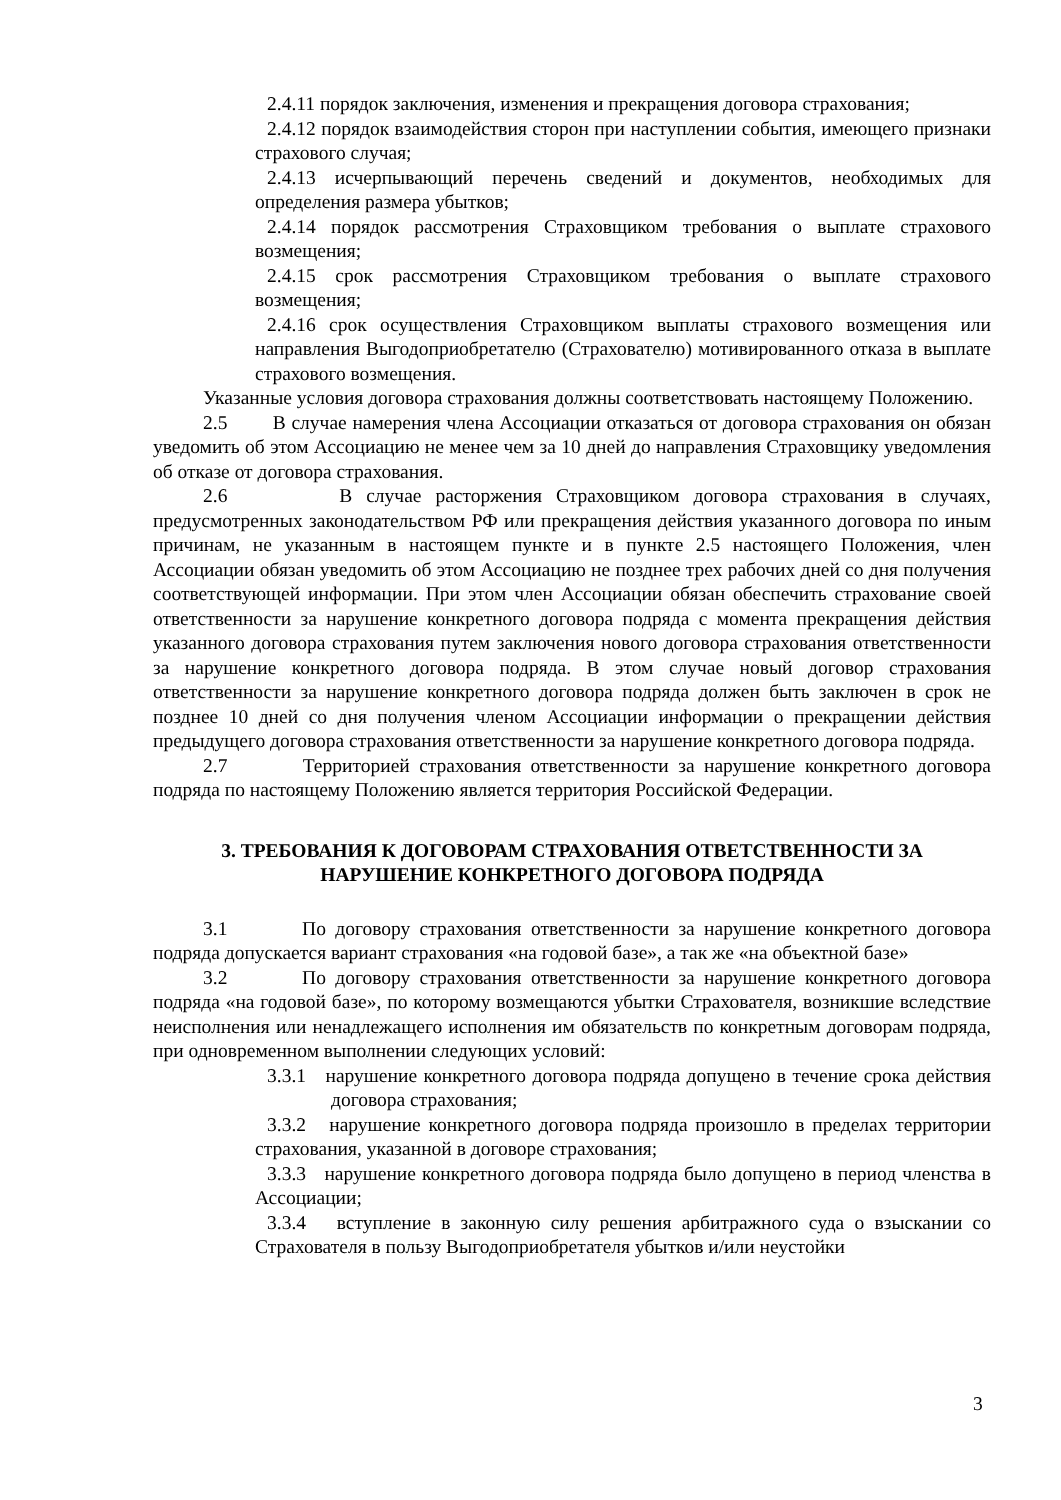2.4.11 порядок заключения, изменения и прекращения договора страхования;
2.4.12 порядок взаимодействия сторон при наступлении события, имеющего признаки страхового случая;
2.4.13 исчерпывающий перечень сведений и документов, необходимых для определения размера убытков;
2.4.14 порядок рассмотрения Страховщиком требования о выплате страхового возмещения;
2.4.15 срок рассмотрения Страховщиком требования о выплате страхового возмещения;
2.4.16 срок осуществления Страховщиком выплаты страхового возмещения или направления Выгодоприобретателю (Страхователю) мотивированного отказа в выплате страхового возмещения.
Указанные условия договора страхования должны соответствовать настоящему Положению.
2.5 В случае намерения члена Ассоциации отказаться от договора страхования он обязан уведомить об этом Ассоциацию не менее чем за 10 дней до направления Страховщику уведомления об отказе от договора страхования.
2.6 В случае расторжения Страховщиком договора страхования в случаях, предусмотренных законодательством РФ или прекращения действия указанного договора по иным причинам, не указанным в настоящем пункте и в пункте 2.5 настоящего Положения, член Ассоциации обязан уведомить об этом Ассоциацию не позднее трех рабочих дней со дня получения соответствующей информации. При этом член Ассоциации обязан обеспечить страхование своей ответственности за нарушение конкретного договора подряда с момента прекращения действия указанного договора страхования путем заключения нового договора страхования ответственности за нарушение конкретного договора подряда. В этом случае новый договор страхования ответственности за нарушение конкретного договора подряда должен быть заключен в срок не позднее 10 дней со дня получения членом Ассоциации информации о прекращении действия предыдущего договора страхования ответственности за нарушение конкретного договора подряда.
2.7 Территорией страхования ответственности за нарушение конкретного договора подряда по настоящему Положению является территория Российской Федерации.
3. ТРЕБОВАНИЯ К ДОГОВОРАМ СТРАХОВАНИЯ ОТВЕТСТВЕННОСТИ ЗА НАРУШЕНИЕ КОНКРЕТНОГО ДОГОВОРА ПОДРЯДА
3.1 По договору страхования ответственности за нарушение конкретного договора подряда допускается вариант страхования «на годовой базе», а так же «на объектной базе»
3.2 По договору страхования ответственности за нарушение конкретного договора подряда «на годовой базе», по которому возмещаются убытки Страхователя, возникшие вследствие неисполнения или ненадлежащего исполнения им обязательств по конкретным договорам подряда, при одновременном выполнении следующих условий:
3.3.1 нарушение конкретного договора подряда допущено в течение срока действия договора страхования;
3.3.2 нарушение конкретного договора подряда произошло в пределах территории страхования, указанной в договоре страхования;
3.3.3 нарушение конкретного договора подряда было допущено в период членства в Ассоциации;
3.3.4 вступление в законную силу решения арбитражного суда о взыскании со Страхователя в пользу Выгодоприобретателя убытков и/или неустойки
3